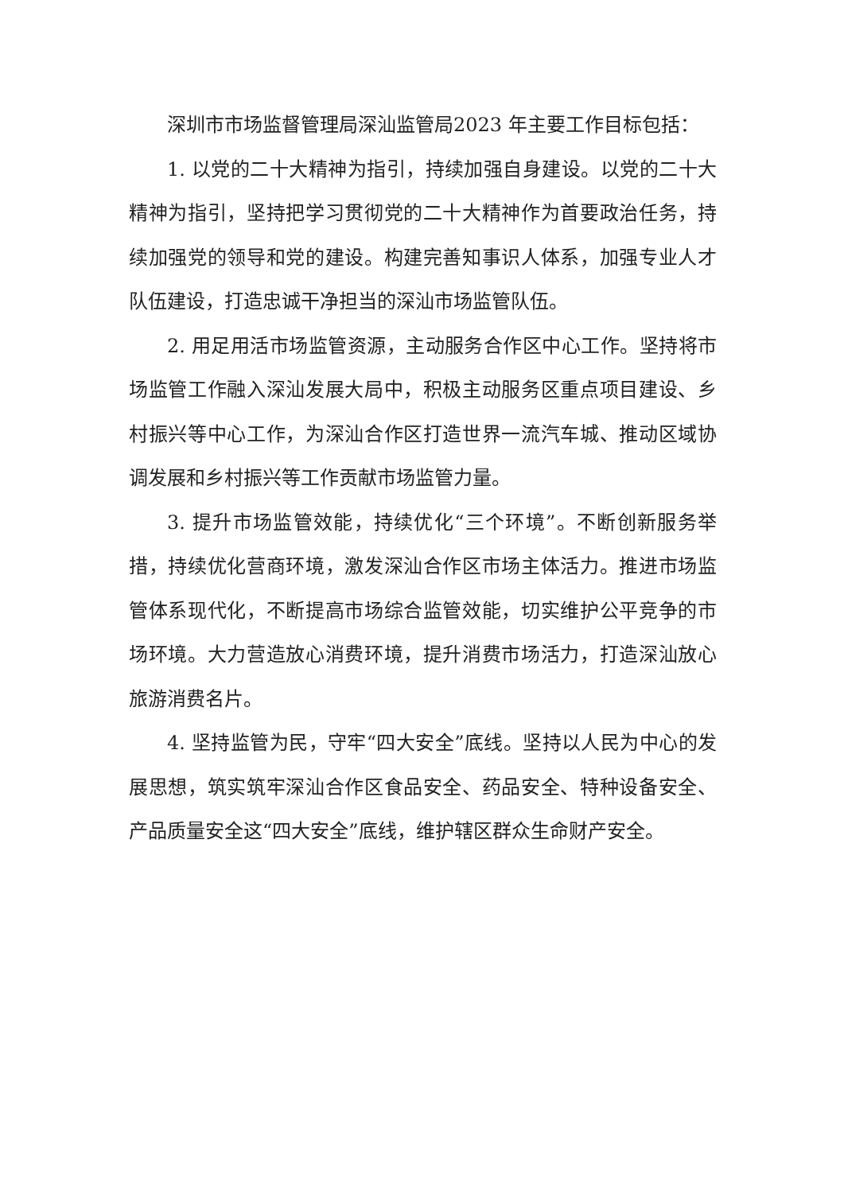深圳市市场监督管理局深汕监管局2023 年主要工作目标包括：
1. 以党的二十大精神为指引，持续加强自身建设。以党的二十大精神为指引，坚持把学习贯彻党的二十大精神作为首要政治任务，持续加强党的领导和党的建设。构建完善知事识人体系，加强专业人才队伍建设，打造忠诚干净担当的深汕市场监管队伍。
2. 用足用活市场监管资源，主动服务合作区中心工作。坚持将市场监管工作融入深汕发展大局中，积极主动服务区重点项目建设、乡村振兴等中心工作，为深汕合作区打造世界一流汽车城、推动区域协调发展和乡村振兴等工作贡献市场监管力量。
3. 提升市场监管效能，持续优化“三个环境”。不断创新服务举措，持续优化营商环境，激发深汕合作区市场主体活力。推进市场监管体系现代化，不断提高市场综合监管效能，切实维护公平竞争的市场环境。大力营造放心消费环境，提升消费市场活力，打造深汕放心旅游消费名片。
4. 坚持监管为民，守牢“四大安全”底线。坚持以人民为中心的发展思想，筑实筑牢深汕合作区食品安全、药品安全、特种设备安全、产品质量安全这“四大安全”底线，维护辖区群众生命财产安全。